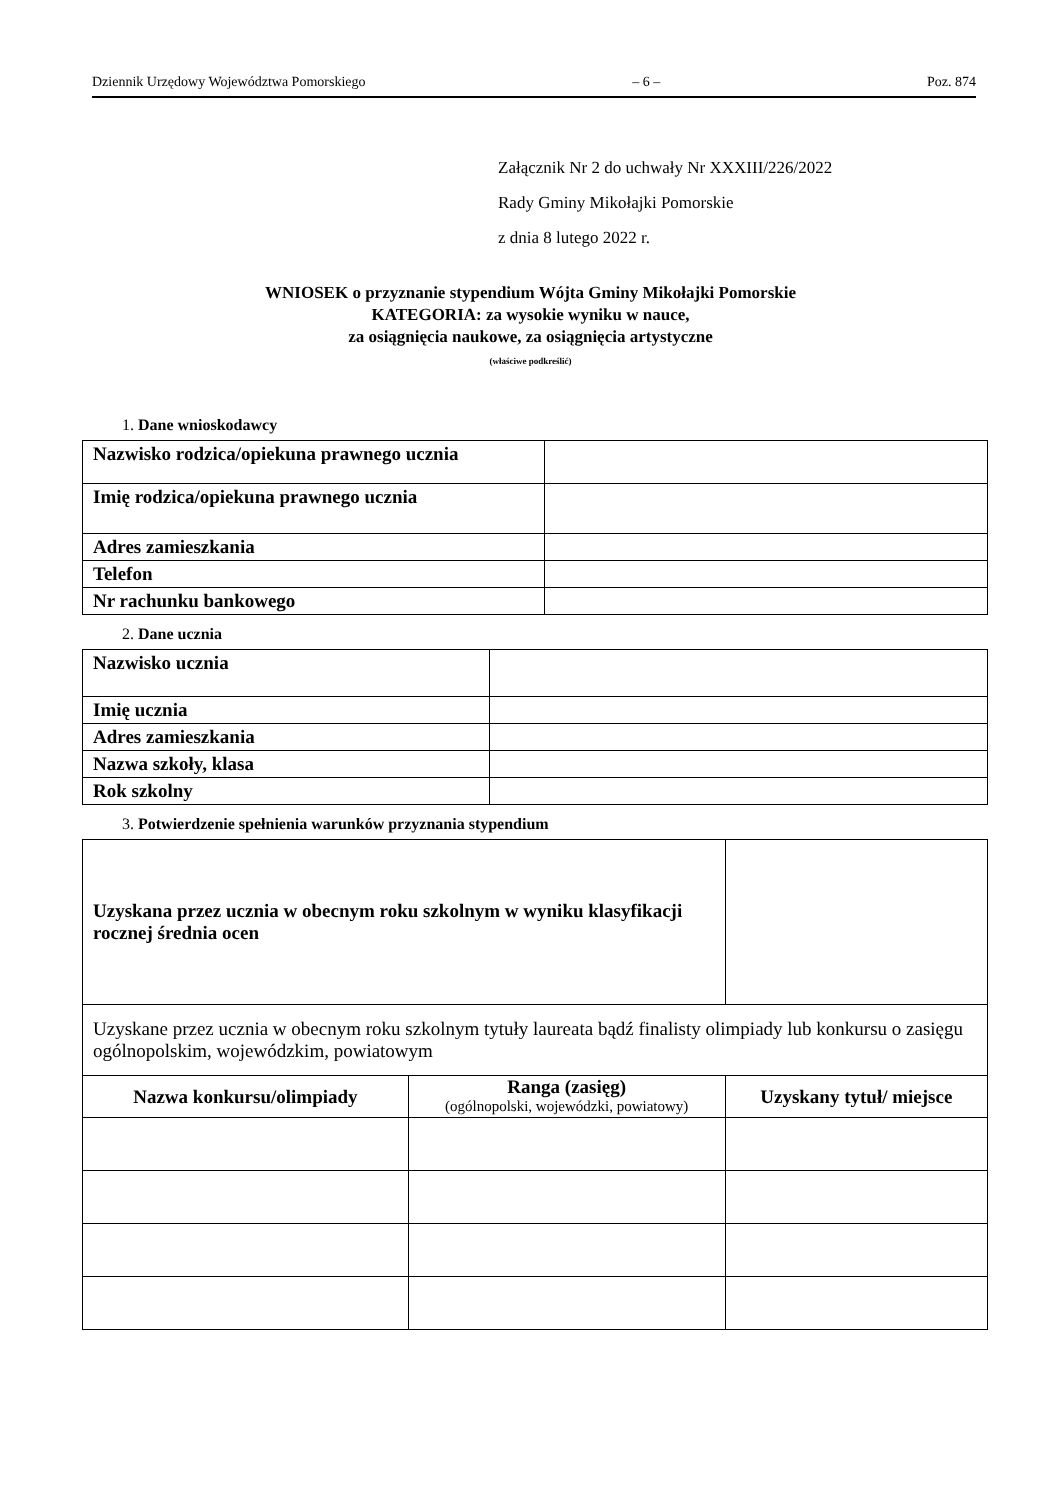Dziennik Urzędowy Województwa Pomorskiego – 6 – Poz. 874
Załącznik Nr 2 do uchwały Nr XXXIII/226/2022
Rady Gminy Mikołajki Pomorskie
z dnia 8 lutego 2022 r.
WNIOSEK o przyznanie stypendium Wójta Gminy Mikołajki Pomorskie
KATEGORIA: za wysokie wyniku w nauce,
za osiągnięcia naukowe, za osiągnięcia artystyczne
(właściwe podkreślić)
1. Dane wnioskodawcy
| Nazwisko rodzica/opiekuna prawnego ucznia | |
| Imię rodzica/opiekuna prawnego ucznia | |
| Adres zamieszkania | |
| Telefon | |
| Nr rachunku bankowego | |
2. Dane ucznia
| Nazwisko ucznia | |
| Imię ucznia | |
| Adres zamieszkania | |
| Nazwa szkoły, klasa | |
| Rok szkolny | |
3. Potwierdzenie spełnienia warunków przyznania stypendium
| Uzyskana przez ucznia w obecnym roku szkolnym w wyniku klasyfikacji rocznej średnia ocen | | |
| Uzyskane przez ucznia w obecnym roku szkolnym tytuły laureata bądź finalisty olimpiady lub konkursu o zasięgu ogólnopolskim, wojewódzkim, powiatowym | | |
| Nazwa konkursu/olimpiady | Ranga (zasięg) (ogólnopolski, wojewódzki, powiatowy) | Uzyskany tytuł/ miejsce |